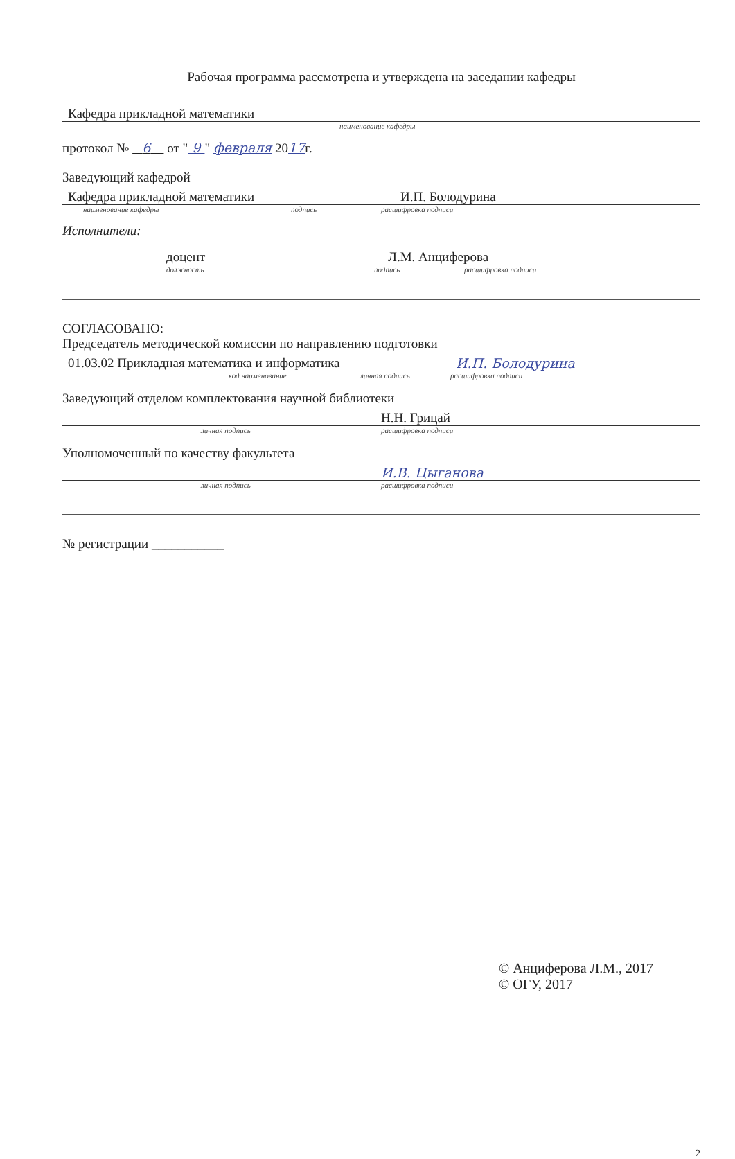Рабочая программа рассмотрена и утверждена на заседании кафедры
Кафедра прикладной математики
наименование кафедры
протокол № 6 от " 9 " февраля 2017г.
Заведующий кафедрой
Кафедра прикладной математики И.П. Болодурина
наименование кафедры подпись расшифровка подписи
Исполнители:
доцент Л.М. Анциферова
должность подпись расшифровка подписи
СОГЛАСОВАНО:
Председатель методической комиссии по направлению подготовки
01.03.02 Прикладная математика и информатика И.П. Болодурина
код наименование личная подпись расшифровка подписи
Заведующий отделом комплектования научной библиотеки
Н.Н. Грицай
личная подпись расшифровка подписи
Уполномоченный по качеству факультета
И.В. Цыганова
личная подпись расшифровка подписи
№ регистрации ___________
© Анциферова Л.М., 2017
© ОГУ, 2017
2